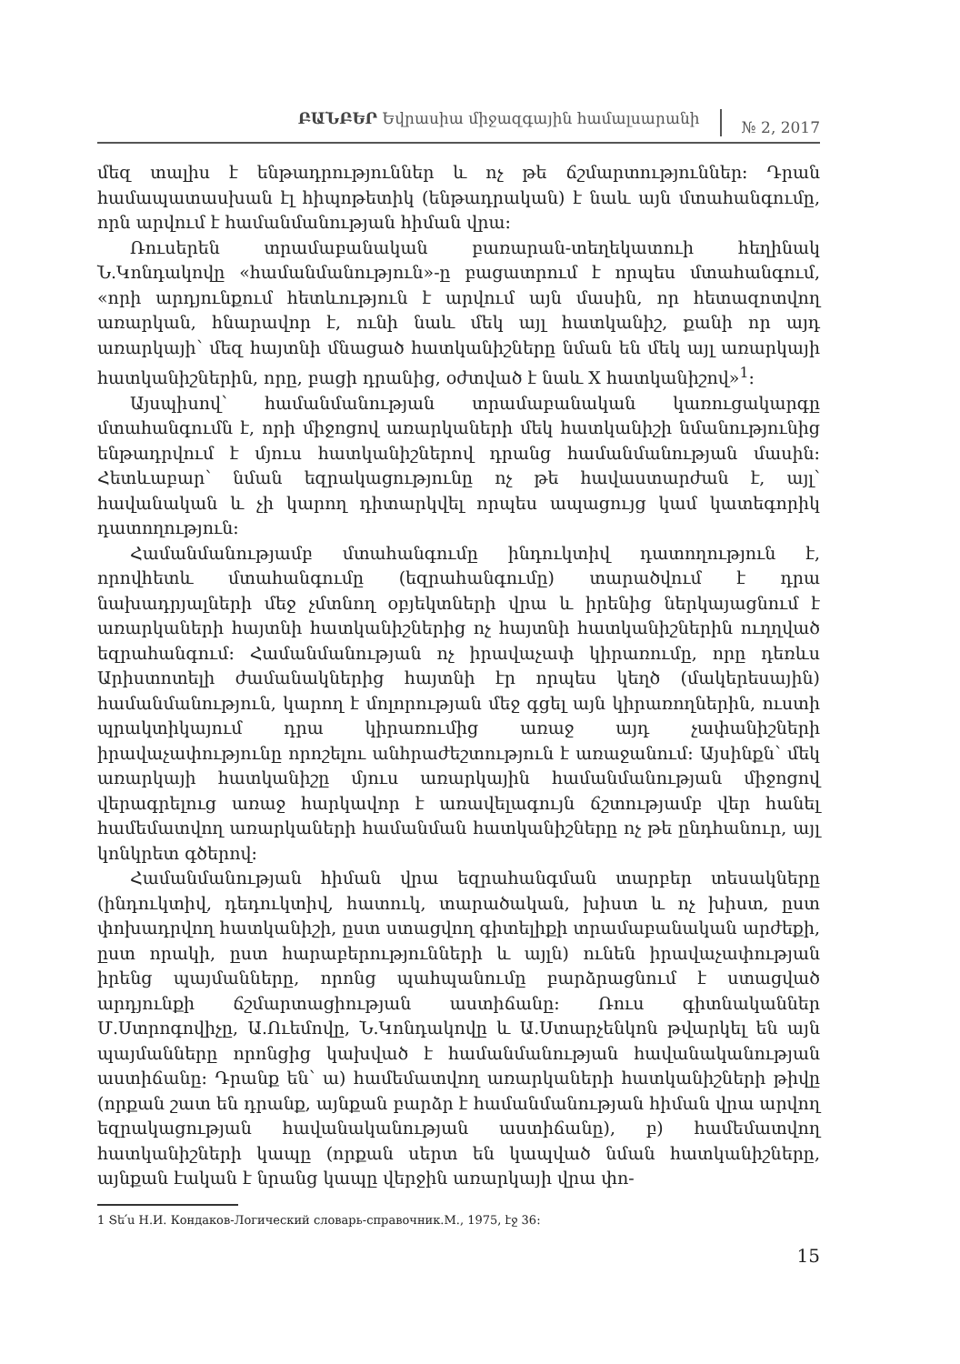ԲԱՆԲԵՐ Եվրասիա միջազգային համալսարանի
№ 2, 2017
մեզ տալիս է ենթադրություններ և ոչ թե ճշմարտություններ։ Դրան համապատասխան էլ հիպոթետիկ (ենթադրական) է նաև այն մտահանգումը, որն արվում է համանմանության հիման վրա։
Ռուսերեն տրամաբանական բառարան-տեղեկատուի հեղինակ Ն.Կոնդակովը «համանմանություն»-ը բացատրում է որպես մտահանգում, «որի արդյունքում հետևություն է արվում այն մասին, որ հետազոտվող առարկան, հնարավոր է, ունի նաև մեկ այլ հատկանիշ, քանի որ այդ առարկայի՝ մեզ հայտնի մնացած հատկանիշները նման են մեկ այլ առարկայի հատկանիշներին, որը, բացի դրանից, օժտված է նաև X հատկանիշով»<sup>1</sup>։
Այսպիսով՝ համանմանության տրամաբանական կառուցակարգը մտահանգումն է, որի միջոցով առարկաների մեկ հատկանիշի նմանությունից ենթադրվում է մյուս հատկանիշներով դրանց համանմանության մասին։ Հետևաբար՝ նման եզրակացությունը ոչ թե հավաստարժան է, այլ՝ հավանական և չի կարող դիտարկվել որպես ապացույց կամ կատեգորիկ դատողություն։
Համանմանությամբ մտահանգումը ինդուկտիվ դատողություն է, որովհետև մտահանգումը (եզրահանգումը) տարածվում է դրա նախադրյալների մեջ չմտնող օբյեկտների վրա և իրենից ներկայացնում է առարկաների հայտնի հատկանիշներից ոչ հայտնի հատկանիշներին ուղղված եզրահանգում։ Համանմանության ոչ իրավաչափ կիրառումը, որը դեռևս Արիստոտելի ժամանակներից հայտնի էր որպես կեղծ (մակերեսային) համանմանություն, կարող է մոլորության մեջ գցել այն կիրառողներին, ուստի պրակտիկայում դրա կիրառումից առաջ այդ չափանիշների իրավաչափությունը որոշելու անհրաժեշտություն է առաջանում։ Այսինքն՝ մեկ առարկայի հատկանիշը մյուս առարկային համանմանության միջոցով վերագրելուց առաջ հարկավոր է առավելագույն ճշտությամբ վեր հանել համեմատվող առարկաների համանման հատկանիշները ոչ թե ընդհանուր, այլ կոնկրետ գծերով։
Համանմանության հիման վրա եզրահանգման տարբեր տեսակները (ինդուկտիվ, դեդուկտիվ, հատուկ, տարածական, խիստ և ոչ խիստ, ըստ փոխադրվող հատկանիշի, ըստ ստացվող գիտելիքի տրամաբանական արժեքի, ըստ որակի, ըստ հարաբերությունների և այլն) ունեն իրավաչափության իրենց պայմանները, որոնց պահպանումը բարձրացնում է ստացված արդյունքի ճշմարտացիության աստիճանը։ Ռուս գիտնականներ Մ.Ստրոգովիչը, Ա.Ուեմովը, Ն.Կոնդակովը և Ա.Ստարչենկոն թվարկել են այն պայմանները որոնցից կախված է համանմանության հավանականության աստիճանը։ Դրանք են՝ ա) համեմատվող առարկաների հատկանիշների թիվը (որքան շատ են դրանք, այնքան բարձր է համանմանության հիման վրա արվող եզրակացության հավանականության աստիճանը), բ) համեմատվող հատկանիշների կապը (որքան սերտ են կապված նման հատկանիշները, այնքան էական է նրանց կապը վերջին առարկայի վրա փո-
1 Տե՛ս Н.И. Кондаков-Логический словарь-справочник.М., 1975, էջ 36:
15